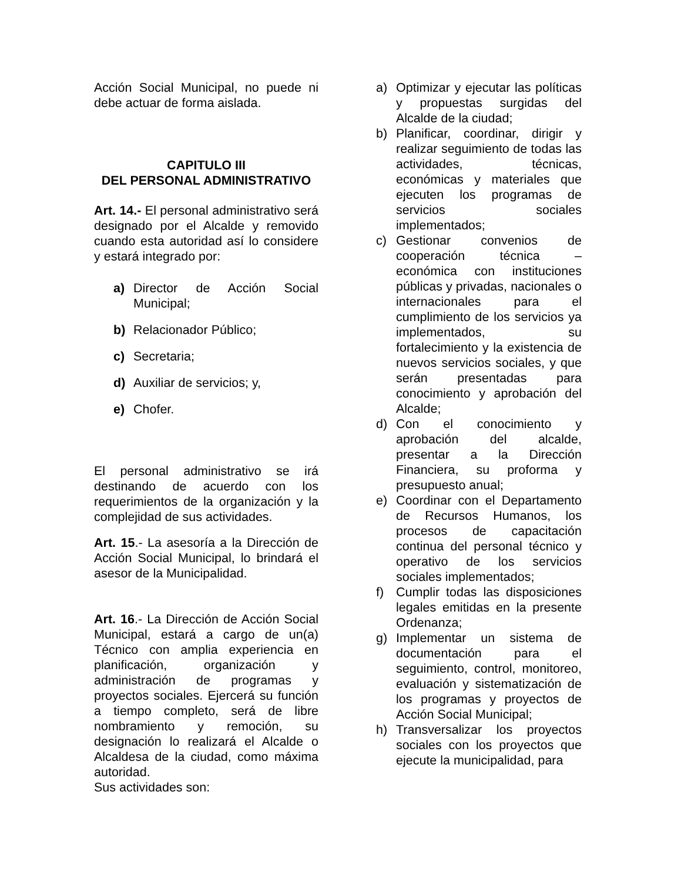Acción Social Municipal, no puede ni debe actuar de forma aislada.
CAPITULO III
DEL PERSONAL ADMINISTRATIVO
Art. 14.- El personal administrativo será designado por el Alcalde y removido cuando esta autoridad así lo considere y estará integrado por:
a) Director de Acción Social Municipal;
b) Relacionador Público;
c) Secretaria;
d) Auxiliar de servicios; y,
e) Chofer.
El personal administrativo se irá destinando de acuerdo con los requerimientos de la organización y la complejidad de sus actividades.
Art. 15.- La asesoría a la Dirección de Acción Social Municipal, lo brindará el asesor de la Municipalidad.
Art. 16.- La Dirección de Acción Social Municipal, estará a cargo de un(a) Técnico con amplia experiencia en planificación, organización y administración de programas y proyectos sociales. Ejercerá su función a tiempo completo, será de libre nombramiento y remoción, su designación lo realizará el Alcalde o Alcaldesa de la ciudad, como máxima autoridad.
Sus actividades son:
a) Optimizar y ejecutar las políticas y propuestas surgidas del Alcalde de la ciudad;
b) Planificar, coordinar, dirigir y realizar seguimiento de todas las actividades, técnicas, económicas y materiales que ejecuten los programas de servicios sociales implementados;
c) Gestionar convenios de cooperación técnica – económica con instituciones públicas y privadas, nacionales o internacionales para el cumplimiento de los servicios ya implementados, su fortalecimiento y la existencia de nuevos servicios sociales, y que serán presentadas para conocimiento y aprobación del Alcalde;
d) Con el conocimiento y aprobación del alcalde, presentar a la Dirección Financiera, su proforma y presupuesto anual;
e) Coordinar con el Departamento de Recursos Humanos, los procesos de capacitación continua del personal técnico y operativo de los servicios sociales implementados;
f) Cumplir todas las disposiciones legales emitidas en la presente Ordenanza;
g) Implementar un sistema de documentación para el seguimiento, control, monitoreo, evaluación y sistematización de los programas y proyectos de Acción Social Municipal;
h) Transversalizar los proyectos sociales con los proyectos que ejecute la municipalidad, para